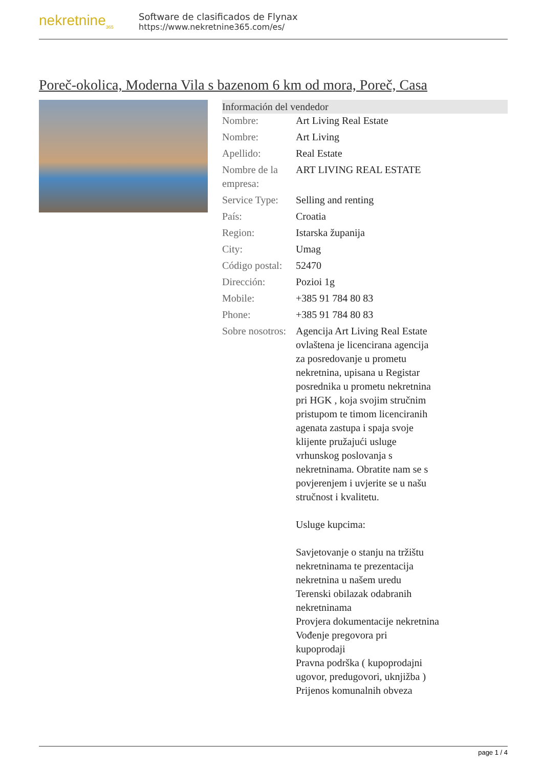nekretnine<sub>365</sub>
Software de clasificados de Flynax
https://www.nekretnine365.com/es/
Poreč-okolica, Moderna Vila s bazenom 6 km od mora, Poreč, Casa
Información del vendedor
| Nombre: | Art Living Real Estate |
| Nombre: | Art Living |
| Apellido: | Real Estate |
| Nombre de la empresa: | ART LIVING REAL ESTATE |
| Service Type: | Selling and renting |
| País: | Croatia |
| Region: | Istarska županija |
| City: | Umag |
| Código postal: | 52470 |
| Dirección: | Pozioi 1g |
| Mobile: | +385 91 784 80 83 |
| Phone: | +385 91 784 80 83 |
| Sobre nosotros: | Agencija Art Living Real Estate ovlaštena je licencirana agencija za posredovanje u prometu nekretnina, upisana u Registar posrednika u prometu nekretnina pri HGK , koja svojim stručnim pristupom te timom licenciranih agenata zastupa i spaja svoje klijente pružajući usluge vrhunskog poslovanja s nekretninama. Obratite nam se s povjerenjem i uvjerite se u našu stručnost i kvalitetu. Usluge kupcima: Savjetovanje o stanju na tržištu nekretninama te prezentacija nekretnina u našem uredu Terenski obilazak odabranih nekretninama Provjera dokumentacije nekretnina Vođenje pregovora pri kupoprodaji Pravna podrška ( kupoprodajni ugovor, predugovori, uknjižba ) Prijenos komunalnih obveza |
page 1 / 4